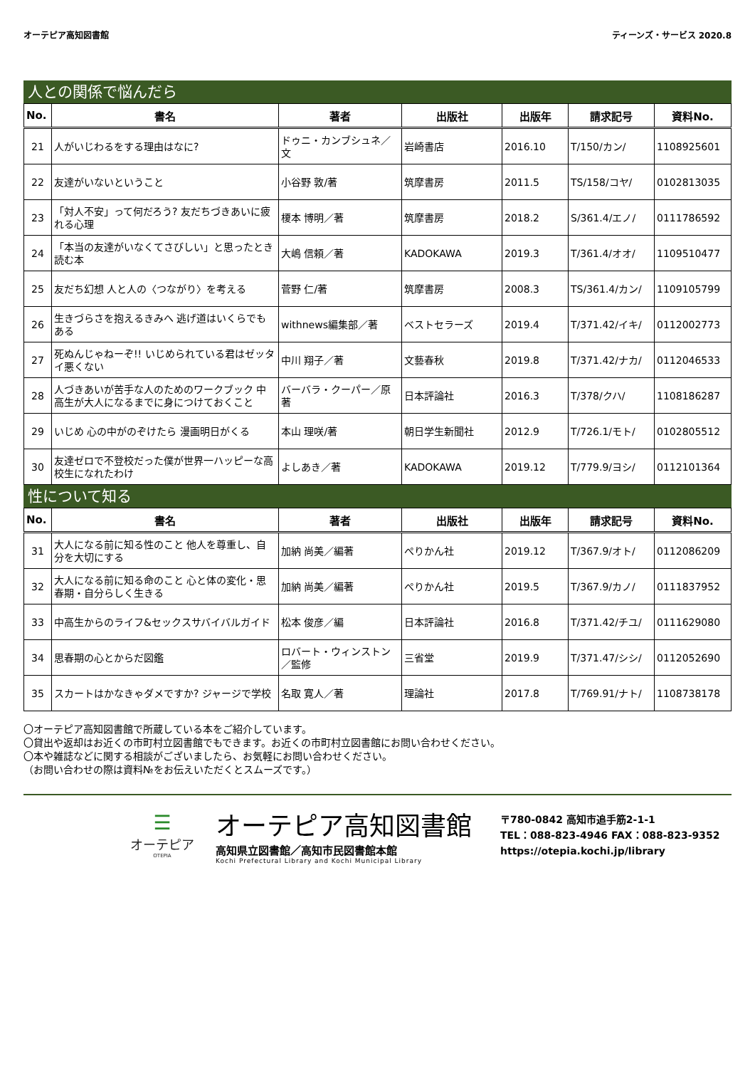オーテピア高知図書館 ティーンズ・サービス 2020.8
人との関係で悩んだら
| No. | 書名 | 著者 | 出版社 | 出版年 | 請求記号 | 資料No. |
| --- | --- | --- | --- | --- | --- | --- |
| 21 | 人がいじわるをする理由はなに? | ドゥニ・カンブシュネ／文 | 岩崎書店 | 2016.10 | T/150/カン/ | 1108925601 |
| 22 | 友達がいないということ | 小谷野 敦/著 | 筑摩書房 | 2011.5 | TS/158/コヤ/ | 0102813035 |
| 23 | 「対人不安」って何だろう? 友だちづきあいに疲れる心理 | 榎本 博明／著 | 筑摩書房 | 2018.2 | S/361.4/エノ/ | 0111786592 |
| 24 | 「本当の友達がいなくてさびしい」と思ったとき読む本 | 大嶋 信頼／著 | KADOKAWA | 2019.3 | T/361.4/オオ/ | 1109510477 |
| 25 | 友だち幻想 人と人の〈つながり〉を考える | 菅野 仁/著 | 筑摩書房 | 2008.3 | TS/361.4/カン/ | 1109105799 |
| 26 | 生きづらさを抱えるきみへ 逃げ道はいくらでもある | withnews編集部／著 | ベストセラーズ | 2019.4 | T/371.42/イキ/ | 0112002773 |
| 27 | 死ぬんじゃねーぞ!! いじめられている君はゼッタイ悪くない | 中川 翔子／著 | 文藝春秋 | 2019.8 | T/371.42/ナカ/ | 0112046533 |
| 28 | 人づきあいが苦手な人のためのワークブック 中高生が大人になるまでに身につけておくこと | バーバラ・クーパー／原著 | 日本評論社 | 2016.3 | T/378/クハ/ | 1108186287 |
| 29 | いじめ 心の中がのぞけたら 漫画明日がくる | 本山 理咲/著 | 朝日学生新聞社 | 2012.9 | T/726.1/モト/ | 0102805512 |
| 30 | 友達ゼロで不登校だった僕が世界一ハッピーな高校生になれたわけ | よしあき／著 | KADOKAWA | 2019.12 | T/779.9/ヨシ/ | 0112101364 |
性について知る
| No. | 書名 | 著者 | 出版社 | 出版年 | 請求記号 | 資料No. |
| --- | --- | --- | --- | --- | --- | --- |
| 31 | 大人になる前に知る性のこと 他人を尊重し、自分を大切にする | 加納 尚美／編著 | ぺりかん社 | 2019.12 | T/367.9/オト/ | 0112086209 |
| 32 | 大人になる前に知る命のこと 心と体の変化・思春期・自分らしく生きる | 加納 尚美／編著 | ぺりかん社 | 2019.5 | T/367.9/カノ/ | 0111837952 |
| 33 | 中高生からのライフ&セックスサバイバルガイド | 松本 俊彦／編 | 日本評論社 | 2016.8 | T/371.42/チユ/ | 0111629080 |
| 34 | 思春期の心とからだ図鑑 | ロバート・ウィンストン／監修 | 三省堂 | 2019.9 | T/371.47/シシ/ | 0112052690 |
| 35 | スカートはかなきゃダメですか? ジャージで学校 | 名取 寛人／著 | 理論社 | 2017.8 | T/769.91/ナト/ | 1108738178 |
〇オーテピア高知図書館で所蔵している本をご紹介しています。
〇貸出や返却はお近くの市町村立図書館でもできます。お近くの市町村立図書館にお問い合わせください。
〇本や雑誌などに関する相談がございましたら、お気軽にお問い合わせください。
（お問い合わせの際は資料№をお伝えいただくとスムーズです。）
☰
オーテピア
OTEPIA
オーテピア高知図書館
高知県立図書館／高知市民図書館本館
Kochi Prefectural Library and Kochi Municipal Library
〒780-0842 高知市追手筋2-1-1
TEL：088-823-4946 FAX：088-823-9352
https://otepia.kochi.jp/library